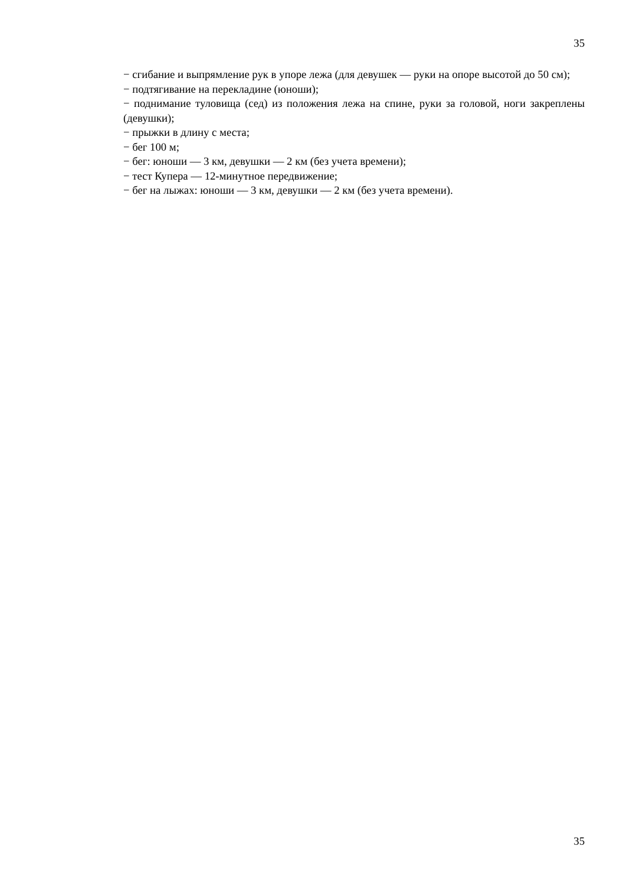35
− сгибание и выпрямление рук в упоре лежа (для девушек — руки на опоре высотой до 50 см);
− подтягивание на перекладине (юноши);
− поднимание туловища (сед) из положения лежа на спине, руки за головой, ноги закреплены (девушки);
− прыжки в длину с места;
− бег 100 м;
− бег: юноши — 3 км, девушки — 2 км (без учета времени);
− тест Купера — 12-минутное передвижение;
− бег на лыжах: юноши — 3 км, девушки — 2 км (без учета времени).
35